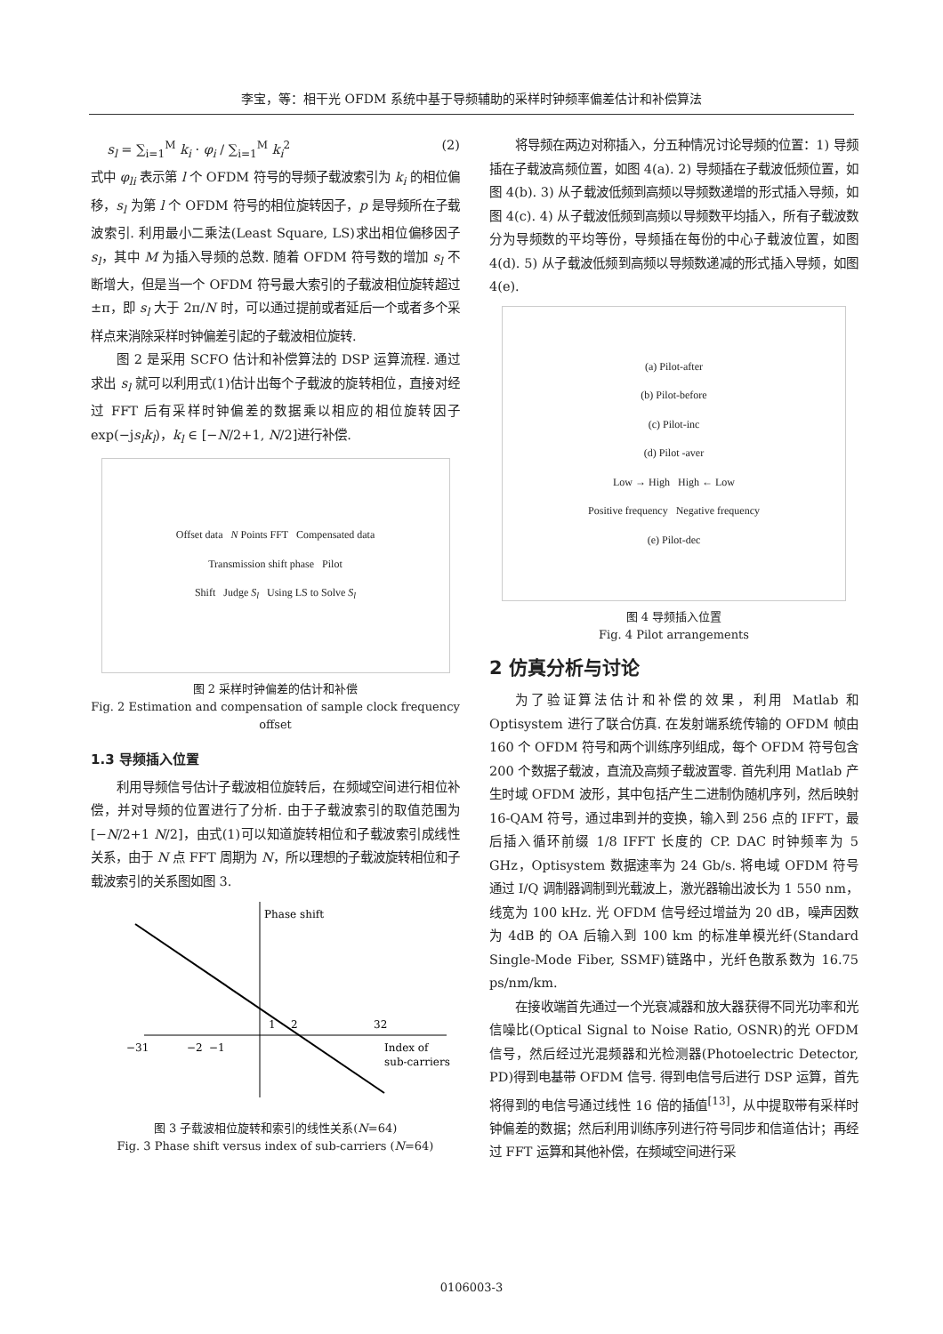李宝，等：相干光 OFDM 系统中基于导频辅助的采样时钟频率偏差估计和补偿算法
s<sub>l</sub> = ∑<sub>i=1</sub><sup>M</sup> k<sub>i</sub> · φ<sub>i</sub> / ∑<sub>i=1</sub><sup>M</sup> k<sub>i</sub><sup>2</sup> (2)
式中 φ<sub>li</sub> 表示第 l 个 OFDM 符号的导频子载波索引为 k<sub>i</sub> 的相位偏移，s<sub>l</sub> 为第 l 个 OFDM 符号的相位旋转因子，p 是导频所在子载波索引. 利用最小二乘法(Least Square, LS)求出相位偏移因子 s<sub>l</sub>，其中 M 为插入导频的总数. 随着 OFDM 符号数的增加 s<sub>l</sub> 不断增大，但是当一个 OFDM 符号最大索引的子载波相位旋转超过 ±π，即 s<sub>l</sub> 大于 2π/N 时，可以通过提前或者延后一个或者多个采样点来消除采样时钟偏差引起的子载波相位旋转.
图 2 是采用 SCFO 估计和补偿算法的 DSP 运算流程. 通过求出 s<sub>l</sub> 就可以利用式(1)估计出每个子载波的旋转相位，直接对经过 FFT 后有采样时钟偏差的数据乘以相应的相位旋转因子 exp(−js<sub>l</sub>k<sub>l</sub>)，k<sub>l</sub> ∈ [−N/2+1, N/2]进行补偿.
Offset data N Points FFT Compensated data
Transmission shift phase Pilot
Shift Judge S<sub>l</sub> Using LS to Solve S<sub>l</sub>
图 2 采样时钟偏差的估计和补偿
Fig. 2 Estimation and compensation of sample clock frequency offset
1.3 导频插入位置
利用导频信号估计子载波相位旋转后，在频域空间进行相位补偿，并对导频的位置进行了分析. 由于子载波索引的取值范围为[−N/2+1 N/2]，由式(1)可以知道旋转相位和子载波索引成线性关系，由于 N 点 FFT 周期为 N，所以理想的子载波旋转相位和子载波索引的关系图如图 3.
Phase shift
−31
−2
−1
1
2
32
Index of
sub-carriers
图 3 子载波相位旋转和索引的线性关系(N=64)
Fig. 3 Phase shift versus index of sub-carriers (N=64)
将导频在两边对称插入，分五种情况讨论导频的位置：1) 导频插在子载波高频位置，如图 4(a). 2) 导频插在子载波低频位置，如图 4(b). 3) 从子载波低频到高频以导频数递增的形式插入导频，如图 4(c). 4) 从子载波低频到高频以导频数平均插入，所有子载波数分为导频数的平均等份，导频插在每份的中心子载波位置，如图 4(d). 5) 从子载波低频到高频以导频数递减的形式插入导频，如图 4(e).
(a) Pilot-after
(b) Pilot-before
(c) Pilot-inc
(d) Pilot -aver
Low → High High ← Low
Positive frequency Negative frequency
(e) Pilot-dec
图 4 导频插入位置
Fig. 4 Pilot arrangements
2 仿真分析与讨论
为了验证算法估计和补偿的效果，利用 Matlab 和 Optisystem 进行了联合仿真. 在发射端系统传输的 OFDM 帧由 160 个 OFDM 符号和两个训练序列组成，每个 OFDM 符号包含 200 个数据子载波，直流及高频子载波置零. 首先利用 Matlab 产生时域 OFDM 波形，其中包括产生二进制伪随机序列，然后映射 16-QAM 符号，通过串到并的变换，输入到 256 点的 IFFT，最后插入循环前缀 1/8 IFFT 长度的 CP. DAC 时钟频率为 5 GHz，Optisystem 数据速率为 24 Gb/s. 将电域 OFDM 符号通过 I/Q 调制器调制到光载波上，激光器输出波长为 1 550 nm，线宽为 100 kHz. 光 OFDM 信号经过增益为 20 dB，噪声因数为 4dB 的 OA 后输入到 100 km 的标准单模光纤(Standard Single-Mode Fiber, SSMF)链路中，光纤色散系数为 16.75 ps/nm/km.
在接收端首先通过一个光衰减器和放大器获得不同光功率和光信噪比(Optical Signal to Noise Ratio, OSNR)的光 OFDM 信号，然后经过光混频器和光检测器(Photoelectric Detector, PD)得到电基带 OFDM 信号. 得到电信号后进行 DSP 运算，首先将得到的电信号通过线性 16 倍的插值<sup>[13]</sup>，从中提取带有采样时钟偏差的数据；然后利用训练序列进行符号同步和信道估计；再经过 FFT 运算和其他补偿，在频域空间进行采
0106003-3